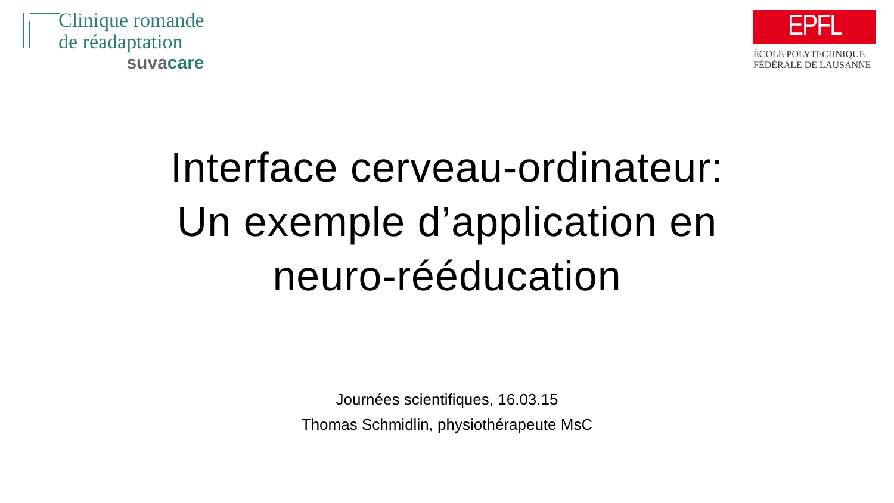Clinique romande
de réadaptation
suva care
EPFL
ÉCOLE POLYTECHNIQUE
FÉDÉRALE DE LAUSANNE
Interface cerveau-ordinateur:
Un exemple d’application en
neuro-rééducation
Journées scientifiques, 16.03.15
Thomas Schmidlin, physiothérapeute MsC